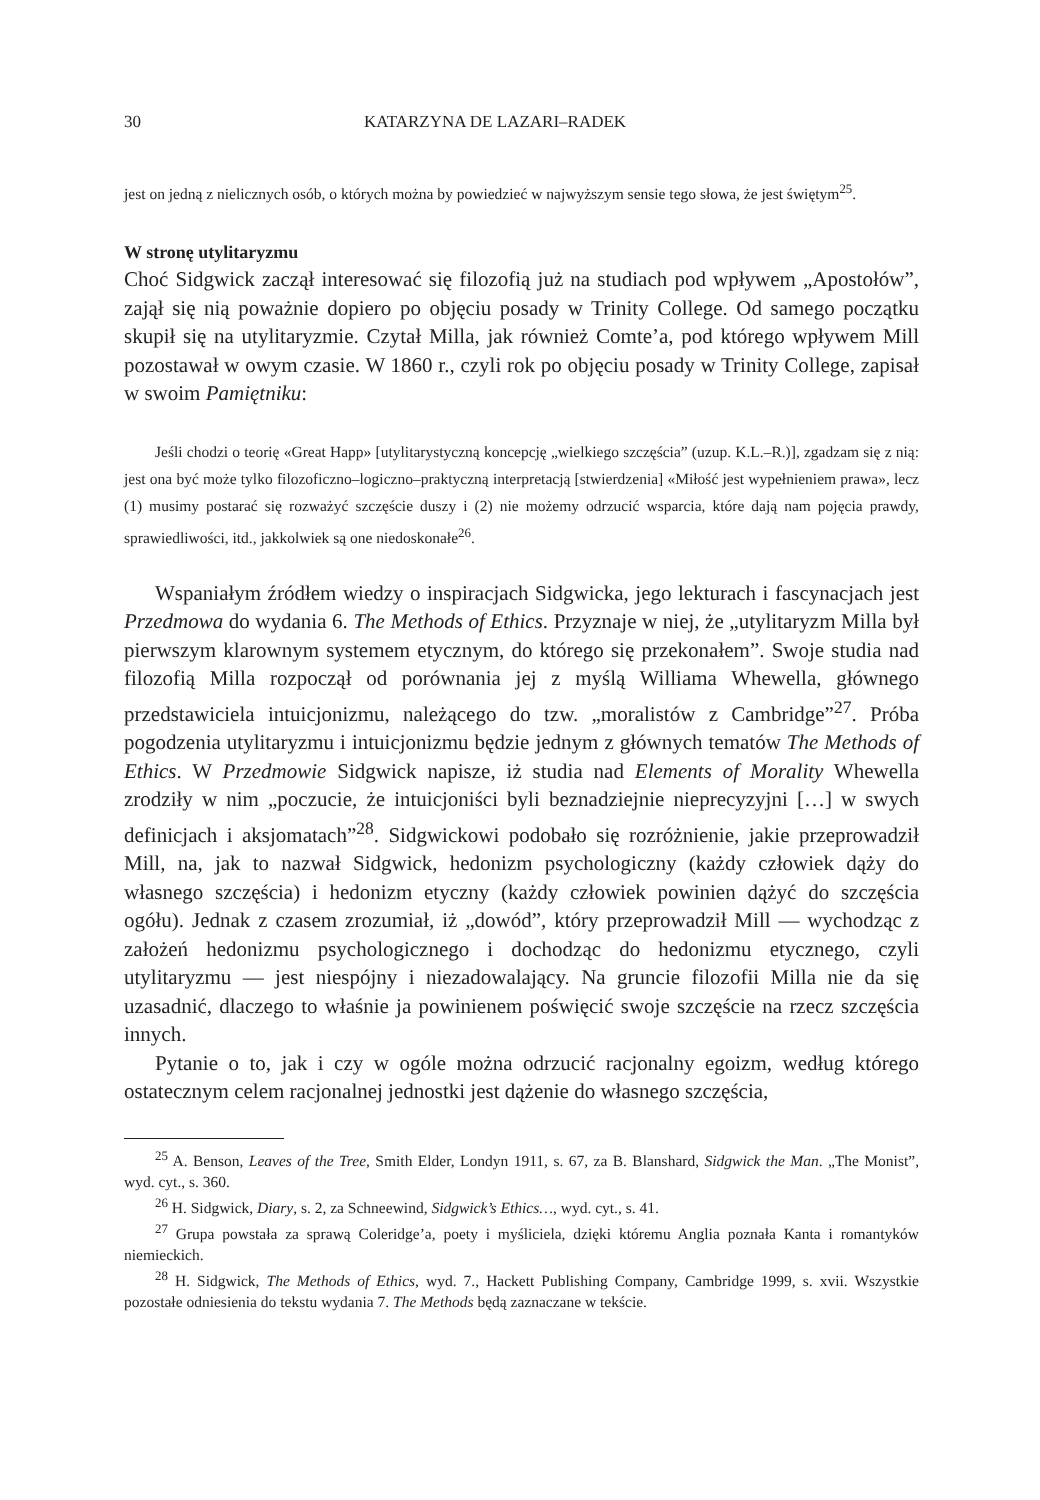30 KATARZYNA DE LAZARI–RADEK
jest on jedną z nielicznych osób, o których można by powiedzieć w najwyższym sensie tego słowa, że jest świętym<sup>25</sup>.
W stronę utylitaryzmu
Choć Sidgwick zaczął interesować się filozofią już na studiach pod wpływem „Apostołów”, zajął się nią poważnie dopiero po objęciu posady w Trinity College. Od samego początku skupił się na utylitaryzmie. Czytał Milla, jak również Comte’a, pod którego wpływem Mill pozostawał w owym czasie. W 1860 r., czyli rok po objęciu posady w Trinity College, zapisał w swoim Pamiętniku:
Jeśli chodzi o teorię «Great Happ» [utylitarystyczną koncepcję „wielkiego szczęścia” (uzup. K.L.–R.)], zgadzam się z nią: jest ona być może tylko filozoficzno–logiczno–praktyczną interpretacją [stwierdzenia] «Miłość jest wypełnieniem prawa», lecz (1) musimy postarać się rozważyć szczęście duszy i (2) nie możemy odrzucić wsparcia, które dają nam pojęcia prawdy, sprawiedliwości, itd., jakkolwiek są one niedoskonałe<sup>26</sup>.
Wspaniałym źródłem wiedzy o inspiracjach Sidgwicka, jego lekturach i fascynacjach jest Przedmowa do wydania 6. The Methods of Ethics. Przyznaje w niej, że „utylitaryzm Milla był pierwszym klarownym systemem etycznym, do którego się przekonałem”. Swoje studia nad filozofią Milla rozpoczął od porównania jej z myślą Williama Whewella, głównego przedstawiciela intuicjonizmu, należącego do tzw. „moralistów z Cambridge”<sup>27</sup>. Próba pogodzenia utylitaryzmu i intuicjonizmu będzie jednym z głównych tematów The Methods of Ethics. W Przedmowie Sidgwick napisze, iż studia nad Elements of Morality Whewella zrodziły w nim „poczucie, że intuicjoniści byli beznadziejnie nieprecyzyjni […] w swych definicjach i aksjomatach”<sup>28</sup>. Sidgwickowi podobało się rozróżnienie, jakie przeprowadził Mill, na, jak to nazwał Sidgwick, hedonizm psychologiczny (każdy człowiek dąży do własnego szczęścia) i hedonizm etyczny (każdy człowiek powinien dążyć do szczęścia ogółu). Jednak z czasem zrozumiał, iż „dowód”, który przeprowadził Mill — wychodząc z założeń hedonizmu psychologicznego i dochodząc do hedonizmu etycznego, czyli utylitaryzmu — jest niespójny i niezadowalający. Na gruncie filozofii Milla nie da się uzasadnić, dlaczego to właśnie ja powinienem poświęcić swoje szczęście na rzecz szczęścia innych.
Pytanie o to, jak i czy w ogóle można odrzucić racjonalny egoizm, według którego ostatecznym celem racjonalnej jednostki jest dążenie do własnego szczęścia,
<sup>25</sup> A. Benson, Leaves of the Tree, Smith Elder, Londyn 1911, s. 67, za B. Blanshard, Sidgwick the Man. „The Monist”, wyd. cyt., s. 360.
<sup>26</sup> H. Sidgwick, Diary, s. 2, za Schneewind, Sidgwick’s Ethics…, wyd. cyt., s. 41.
<sup>27</sup> Grupa powstała za sprawą Coleridge’a, poety i myśliciela, dzięki któremu Anglia poznała Kanta i romantyków niemieckich.
<sup>28</sup> H. Sidgwick, The Methods of Ethics, wyd. 7., Hackett Publishing Company, Cambridge 1999, s. xvii. Wszystkie pozostałe odniesienia do tekstu wydania 7. The Methods będą zaznaczane w tekście.